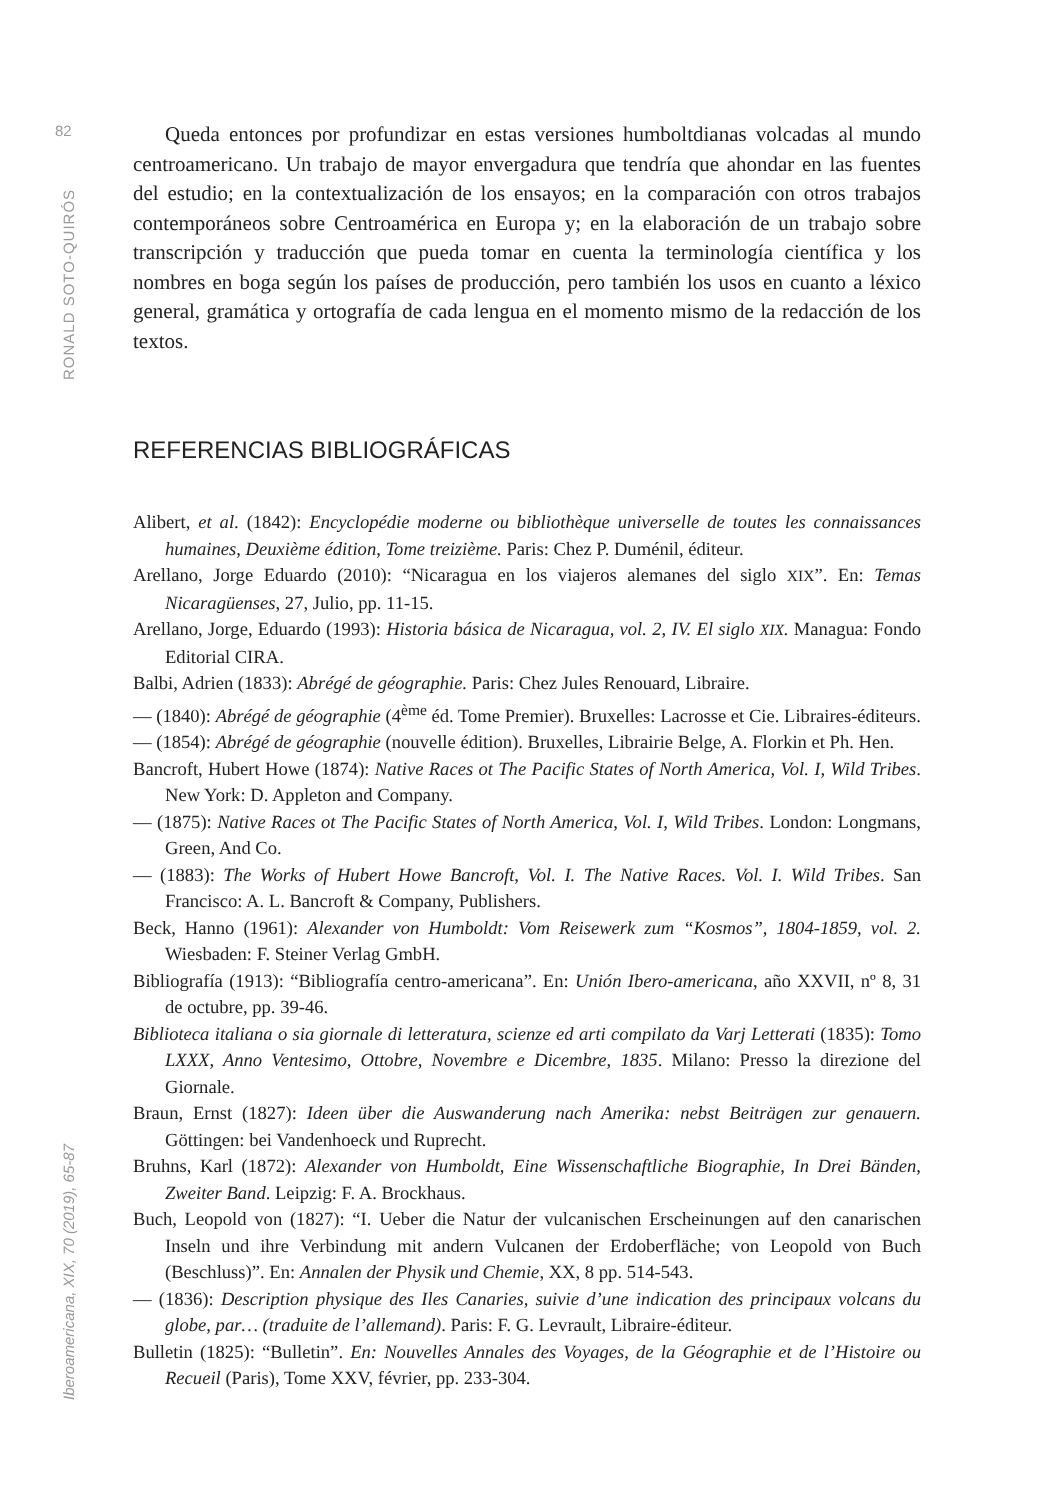82
RONALD SOTO-QUIRÓS
Iberoamericana, XIX, 70 (2019), 65-87
Queda entonces por profundizar en estas versiones humboltdianas volcadas al mundo centroamericano. Un trabajo de mayor envergadura que tendría que ahondar en las fuentes del estudio; en la contextualización de los ensayos; en la comparación con otros trabajos contemporáneos sobre Centroamérica en Europa y; en la elaboración de un trabajo sobre transcripción y traducción que pueda tomar en cuenta la terminología científica y los nombres en boga según los países de producción, pero también los usos en cuanto a léxico general, gramática y ortografía de cada lengua en el momento mismo de la redacción de los textos.
REFERENCIAS BIBLIOGRÁFICAS
Alibert, et al. (1842): Encyclopédie moderne ou bibliothèque universelle de toutes les connaissances humaines, Deuxième édition, Tome treizième. Paris: Chez P. Duménil, éditeur.
Arellano, Jorge Eduardo (2010): “Nicaragua en los viajeros alemanes del siglo XIX”. En: Temas Nicaragüenses, 27, Julio, pp. 11-15.
Arellano, Jorge, Eduardo (1993): Historia básica de Nicaragua, vol. 2, IV. El siglo XIX. Managua: Fondo Editorial CIRA.
Balbi, Adrien (1833): Abrégé de géographie. Paris: Chez Jules Renouard, Libraire.
— (1840): Abrégé de géographie (4<sup>ème</sup> éd. Tome Premier). Bruxelles: Lacrosse et Cie. Libraires-éditeurs.
— (1854): Abrégé de géographie (nouvelle édition). Bruxelles, Librairie Belge, A. Florkin et Ph. Hen.
Bancroft, Hubert Howe (1874): Native Races ot The Pacific States of North America, Vol. I, Wild Tribes. New York: D. Appleton and Company.
— (1875): Native Races ot The Pacific States of North America, Vol. I, Wild Tribes. London: Longmans, Green, And Co.
— (1883): The Works of Hubert Howe Bancroft, Vol. I. The Native Races. Vol. I. Wild Tribes. San Francisco: A. L. Bancroft & Company, Publishers.
Beck, Hanno (1961): Alexander von Humboldt: Vom Reisewerk zum “Kosmos”, 1804-1859, vol. 2. Wiesbaden: F. Steiner Verlag GmbH.
Bibliografía (1913): “Bibliografía centro-americana”. En: Unión Ibero-americana, año XXVII, nº 8, 31 de octubre, pp. 39-46.
Biblioteca italiana o sia giornale di letteratura, scienze ed arti compilato da Varj Letterati (1835): Tomo LXXX, Anno Ventesimo, Ottobre, Novembre e Dicembre, 1835. Milano: Presso la direzione del Giornale.
Braun, Ernst (1827): Ideen über die Auswanderung nach Amerika: nebst Beiträgen zur genauern. Göttingen: bei Vandenhoeck und Ruprecht.
Bruhns, Karl (1872): Alexander von Humboldt, Eine Wissenschaftliche Biographie, In Drei Bänden, Zweiter Band. Leipzig: F. A. Brockhaus.
Buch, Leopold von (1827): “I. Ueber die Natur der vulcanischen Erscheinungen auf den canarischen Inseln und ihre Verbindung mit andern Vulcanen der Erdoberfläche; von Leopold von Buch (Beschluss)”. En: Annalen der Physik und Chemie, XX, 8 pp. 514-543.
— (1836): Description physique des Iles Canaries, suivie d’une indication des principaux volcans du globe, par… (traduite de l’allemand). Paris: F. G. Levrault, Libraire-éditeur.
Bulletin (1825): “Bulletin”. En: Nouvelles Annales des Voyages, de la Géographie et de l’Histoire ou Recueil (Paris), Tome XXV, février, pp. 233-304.